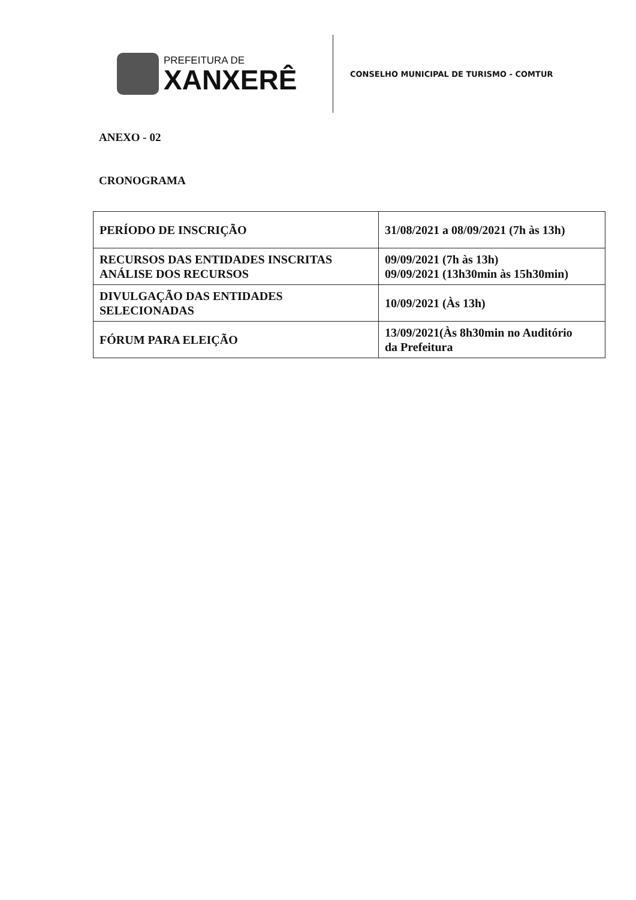PREFEITURA DE
XANXERÊ
CONSELHO MUNICIPAL DE TURISMO - COMTUR
ANEXO - 02
CRONOGRAMA
| PERÍODO DE INSCRIÇÃO | 31/08/2021 a 08/09/2021 (7h às 13h) |
| RECURSOS DAS ENTIDADES INSCRITAS ANÁLISE DOS RECURSOS | 09/09/2021 (7h às 13h) 09/09/2021 (13h30min às 15h30min) |
| DIVULGAÇÃO DAS ENTIDADES SELECIONADAS | 10/09/2021 (Às 13h) |
| FÓRUM PARA ELEIÇÃO | 13/09/2021(Às 8h30min no Auditório da Prefeitura |